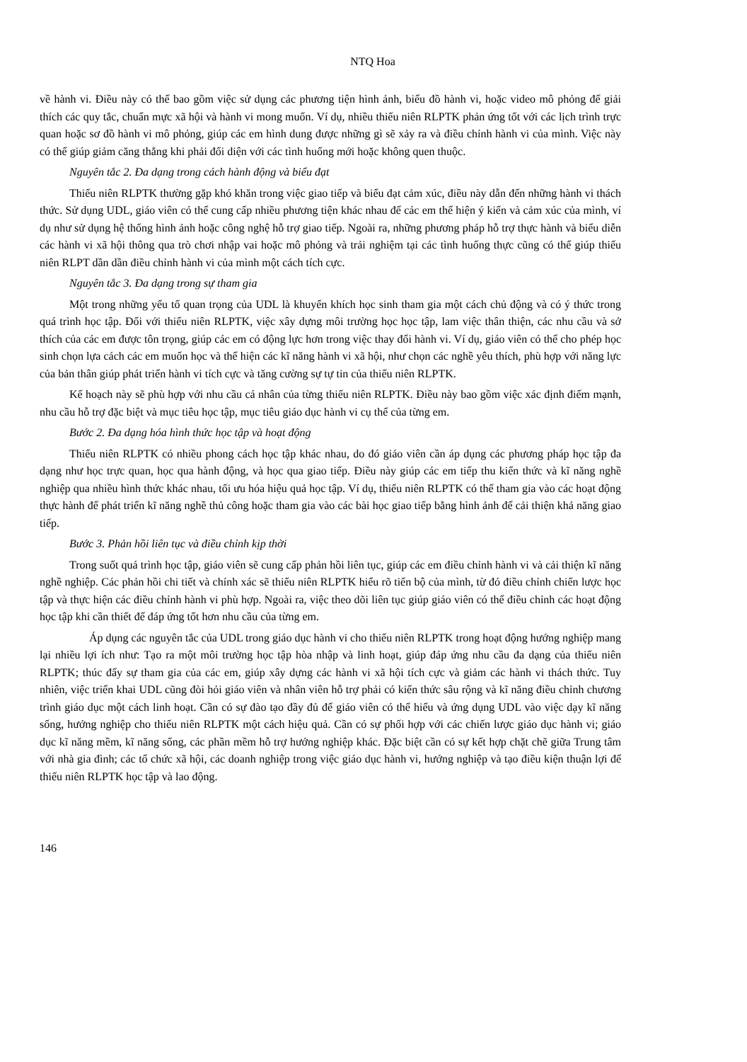NTQ Hoa
về hành vi. Điều này có thể bao gồm việc sử dụng các phương tiện hình ảnh, biểu đồ hành vi, hoặc video mô phỏng để giải thích các quy tắc, chuẩn mực xã hội và hành vi mong muốn. Ví dụ, nhiều thiếu niên RLPTK phản ứng tốt với các lịch trình trực quan hoặc sơ đồ hành vi mô phỏng, giúp các em hình dung được những gì sẽ xảy ra và điều chỉnh hành vi của mình. Việc này có thể giúp giảm căng thẳng khi phải đối diện với các tình huống mới hoặc không quen thuộc.
Nguyên tắc 2. Đa dạng trong cách hành động và biểu đạt
Thiếu niên RLPTK thường gặp khó khăn trong việc giao tiếp và biểu đạt cảm xúc, điều này dẫn đến những hành vi thách thức. Sử dụng UDL, giáo viên có thể cung cấp nhiều phương tiện khác nhau để các em thể hiện ý kiến và cảm xúc của mình, ví dụ như sử dụng hệ thống hình ảnh hoặc công nghệ hỗ trợ giao tiếp. Ngoài ra, những phương pháp hỗ trợ thực hành và biểu diễn các hành vi xã hội thông qua trò chơi nhập vai hoặc mô phỏng và trải nghiệm tại các tình huống thực cũng có thể giúp thiếu niên RLPT dần dần điều chỉnh hành vi của mình một cách tích cực.
Nguyên tắc 3. Đa dạng trong sự tham gia
Một trong những yếu tố quan trọng của UDL là khuyến khích học sinh tham gia một cách chủ động và có ý thức trong quá trình học tập. Đối với thiếu niên RLPTK, việc xây dựng môi trường học học tập, lam việc thân thiện, các nhu cầu và sở thích của các em được tôn trọng, giúp các em có động lực hơn trong việc thay đổi hành vi. Ví dụ, giáo viên có thể cho phép học sinh chọn lựa cách các em muốn học và thể hiện các kĩ năng hành vi xã hội, như chọn các nghề yêu thích, phù hợp với năng lực của bản thân giúp phát triển hành vi tích cực và tăng cường sự tự tin của thiếu niên RLPTK.
Kế hoạch này sẽ phù hợp với nhu cầu cá nhân của từng thiếu niên RLPTK. Điều này bao gồm việc xác định điểm mạnh, nhu cầu hỗ trợ đặc biệt và mục tiêu học tập, mục tiêu giáo dục hành vi cụ thể của từng em.
Bước 2. Đa dạng hóa hình thức học tập và hoạt động
Thiếu niên RLPTK có nhiều phong cách học tập khác nhau, do đó giáo viên cần áp dụng các phương pháp học tập đa dạng như học trực quan, học qua hành động, và học qua giao tiếp. Điều này giúp các em tiếp thu kiến thức và kĩ năng nghề nghiệp qua nhiều hình thức khác nhau, tối ưu hóa hiệu quả học tập. Ví dụ, thiếu niên RLPTK có thể tham gia vào các hoạt động thực hành để phát triển kĩ năng nghề thủ công hoặc tham gia vào các bài học giao tiếp bằng hình ảnh để cải thiện khả năng giao tiếp.
Bước 3. Phản hồi liên tục và điều chỉnh kịp thời
Trong suốt quá trình học tập, giáo viên sẽ cung cấp phản hồi liên tục, giúp các em điều chỉnh hành vi và cải thiện kĩ năng nghề nghiệp. Các phản hồi chi tiết và chính xác sẽ thiếu niên RLPTK hiểu rõ tiến bộ của mình, từ đó điều chỉnh chiến lược học tập và thực hiện các điều chỉnh hành vi phù hợp. Ngoài ra, việc theo dõi liên tục giúp giáo viên có thể điều chỉnh các hoạt động học tập khi cần thiết để đáp ứng tốt hơn nhu cầu của từng em.
Áp dụng các nguyên tắc của UDL trong giáo dục hành vi cho thiếu niên RLPTK trong hoạt động hướng nghiệp mang lại nhiều lợi ích như: Tạo ra một môi trường học tập hòa nhập và linh hoạt, giúp đáp ứng nhu cầu đa dạng của thiếu niên RLPTK; thúc đẩy sự tham gia của các em, giúp xây dựng các hành vi xã hội tích cực và giảm các hành vi thách thức. Tuy nhiên, việc triển khai UDL cũng đòi hỏi giáo viên và nhân viên hỗ trợ phải có kiến thức sâu rộng và kĩ năng điều chỉnh chương trình giáo dục một cách linh hoạt. Cần có sự đào tạo đầy đủ để giáo viên có thể hiểu và ứng dụng UDL vào việc dạy kĩ năng sống, hướng nghiệp cho thiếu niên RLPTK một cách hiệu quả. Cần có sự phối hợp với các chiến lược giáo dục hành vi; giáo dục kĩ năng mềm, kĩ năng sống, các phần mềm hỗ trợ hướng nghiệp khác. Đặc biệt cần có sự kết hợp chặt chẽ giữa Trung tâm với nhà gia đình; các tổ chức xã hội, các doanh nghiệp trong việc giáo dục hành vi, hướng nghiệp và tạo điều kiện thuận lợi để thiếu niên RLPTK học tập và lao động.
146